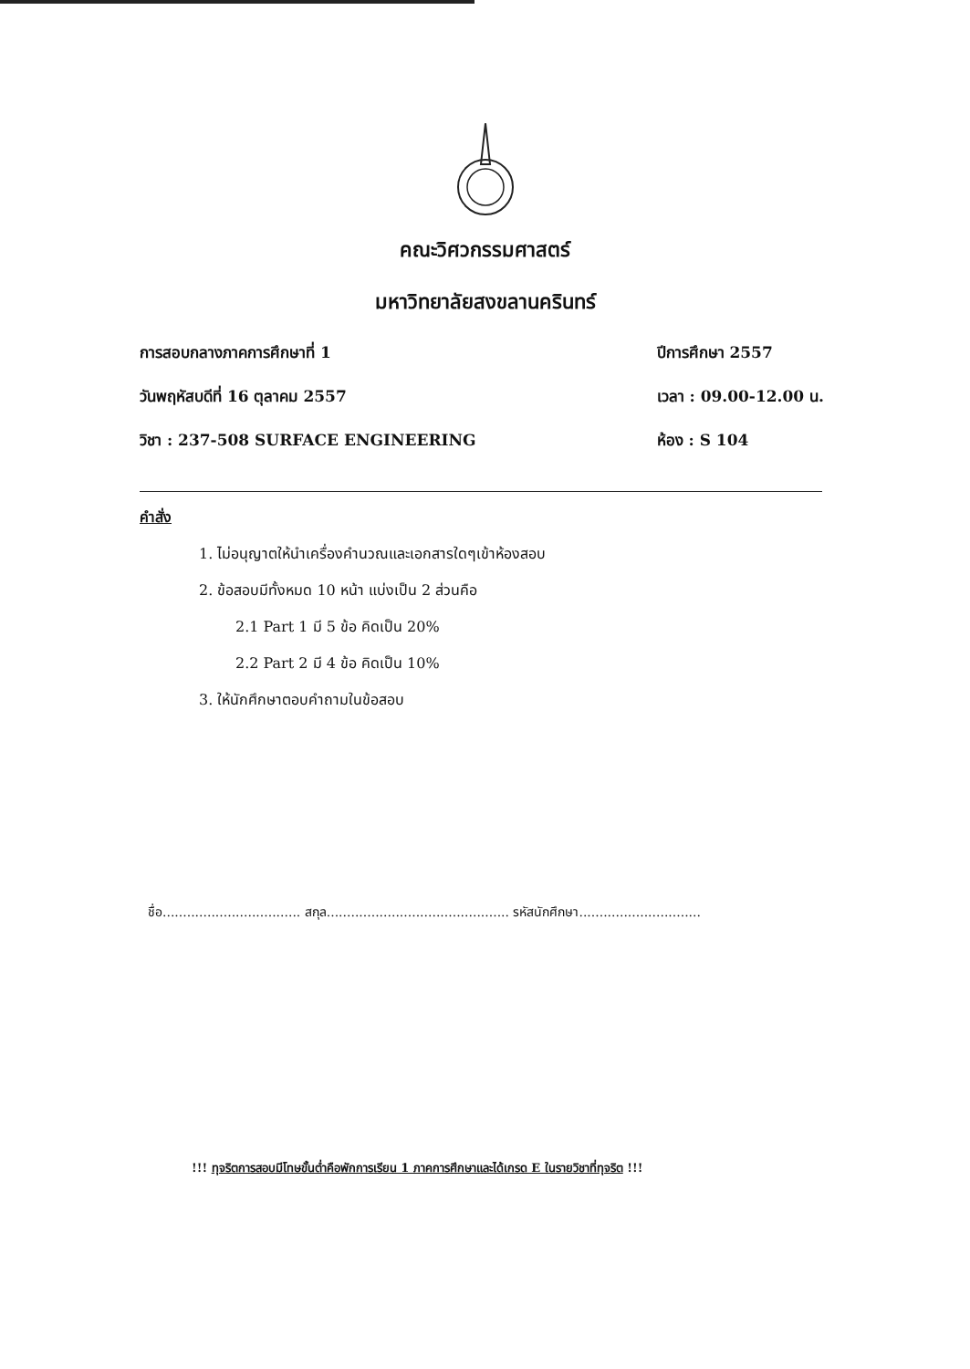คณะวิศวกรรมศาสตร์
มหาวิทยาลัยสงขลานครินทร์
การสอบกลางภาคการศึกษาที่ 1
วันพฤหัสบดีที่ 16 ตุลาคม 2557
วิชา : 237-508 SURFACE ENGINEERING
ปีการศึกษา 2557
เวลา : 09.00-12.00 น.
ห้อง : S 104
คำสั่ง
1. ไม่อนุญาตให้นำเครื่องคำนวณและเอกสารใดๆเข้าห้องสอบ
2. ข้อสอบมีทั้งหมด 10 หน้า แบ่งเป็น 2 ส่วนคือ
2.1 Part 1 มี 5 ข้อ คิดเป็น 20%
2.2 Part 2 มี 4 ข้อ คิดเป็น 10%
3. ให้นักศึกษาตอบคำถามในข้อสอบ
ชื่อ.................................. สกุล............................................. รหัสนักศึกษา..............................
!!! ทุจริตการสอบมีโทษขั้นต่ำคือพักการเรียน 1 ภาคการศึกษาและได้เกรด E ในรายวิชาที่ทุจริต !!!